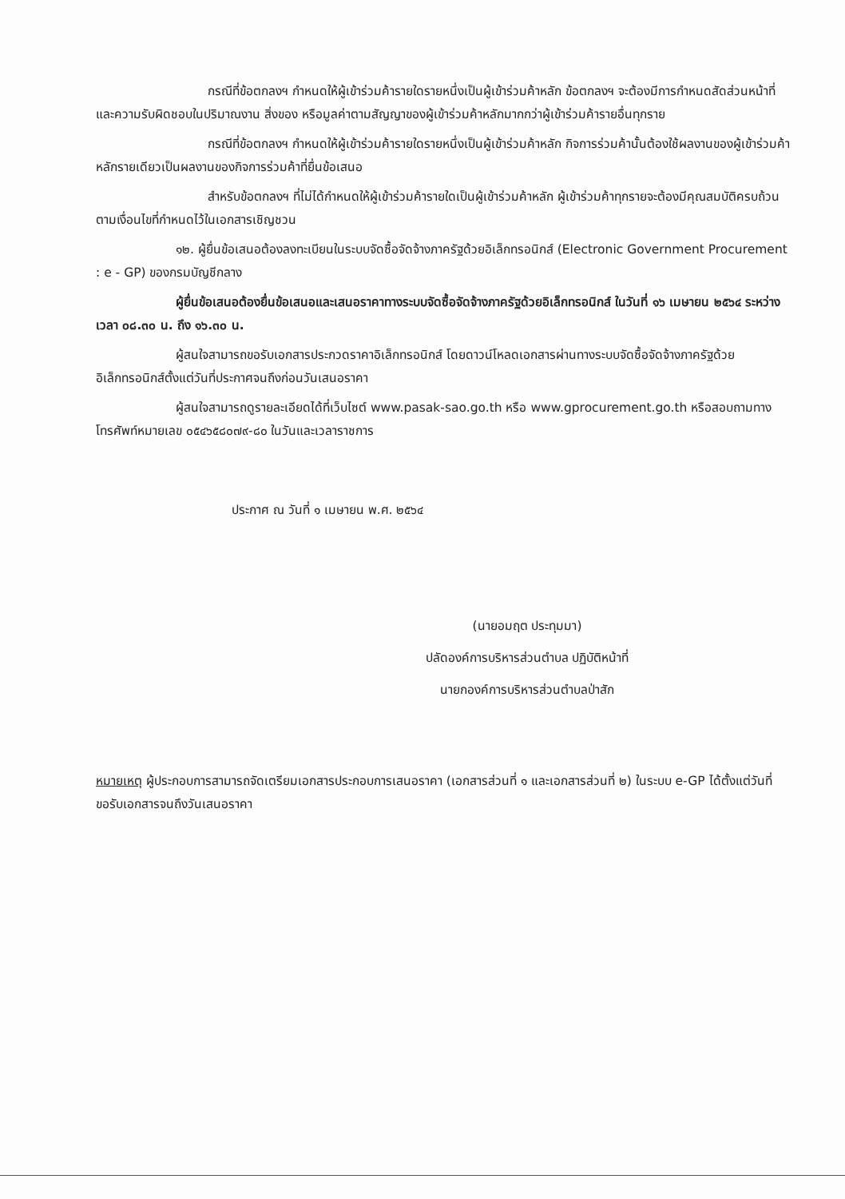กรณีที่ข้อตกลงฯ กำหนดให้ผู้เข้าร่วมค้ารายใดรายหนึ่งเป็นผู้เข้าร่วมค้าหลัก ข้อตกลงฯ จะต้องมีการกำหนดสัดส่วนหน้าที่ และความรับผิดชอบในปริมาณงาน สิ่งของ หรือมูลค่าตามสัญญาของผู้เข้าร่วมค้าหลักมากกว่าผู้เข้าร่วมค้ารายอื่นทุกราย
กรณีที่ข้อตกลงฯ กำหนดให้ผู้เข้าร่วมค้ารายใดรายหนึ่งเป็นผู้เข้าร่วมค้าหลัก กิจการร่วมค้านั้นต้องใช้ผลงานของผู้เข้าร่วมค้าหลักรายเดียวเป็นผลงานของกิจการร่วมค้าที่ยื่นข้อเสนอ
สำหรับข้อตกลงฯ ที่ไม่ได้กำหนดให้ผู้เข้าร่วมค้ารายใดเป็นผู้เข้าร่วมค้าหลัก ผู้เข้าร่วมค้าทุกรายจะต้องมีคุณสมบัติครบถ้วนตามเงื่อนไขที่กำหนดไว้ในเอกสารเชิญชวน
๑๒. ผู้ยื่นข้อเสนอต้องลงทะเบียนในระบบจัดซื้อจัดจ้างภาครัฐด้วยอิเล็กทรอนิกส์ (Electronic Government Procurement : e - GP) ของกรมบัญชีกลาง
ผู้ยื่นข้อเสนอต้องยื่นข้อเสนอและเสนอราคาทางระบบจัดซื้อจัดจ้างภาครัฐด้วยอิเล็กทรอนิกส์ ในวันที่ ๑๖ เมษายน ๒๕๖๔ ระหว่างเวลา ๐๘.๓๐ น. ถึง ๑๖.๓๐ น.
ผู้สนใจสามารถขอรับเอกสารประกวดราคาอิเล็กทรอนิกส์ โดยดาวน์โหลดเอกสารผ่านทางระบบจัดซื้อจัดจ้างภาครัฐด้วยอิเล็กทรอนิกส์ตั้งแต่วันที่ประกาศจนถึงก่อนวันเสนอราคา
ผู้สนใจสามารถดูรายละเอียดได้ที่เว็บไซต์ www.pasak-sao.go.th หรือ www.gprocurement.go.th หรือสอบถามทางโทรศัพท์หมายเลข ๐๕๔๖๕๘๐๗๙-๘๐ ในวันและเวลาราชการ
ประกาศ ณ วันที่ ๑ เมษายน พ.ศ. ๒๕๖๔
(นายอมฤต ประทุมมา)
ปลัดองค์การบริหารส่วนตำบล ปฏิบัติหน้าที่
นายกองค์การบริหารส่วนตำบลป่าสัก
หมายเหตุ ผู้ประกอบการสามารถจัดเตรียมเอกสารประกอบการเสนอราคา (เอกสารส่วนที่ ๑ และเอกสารส่วนที่ ๒) ในระบบ e-GP ได้ตั้งแต่วันที่ขอรับเอกสารจนถึงวันเสนอราคา